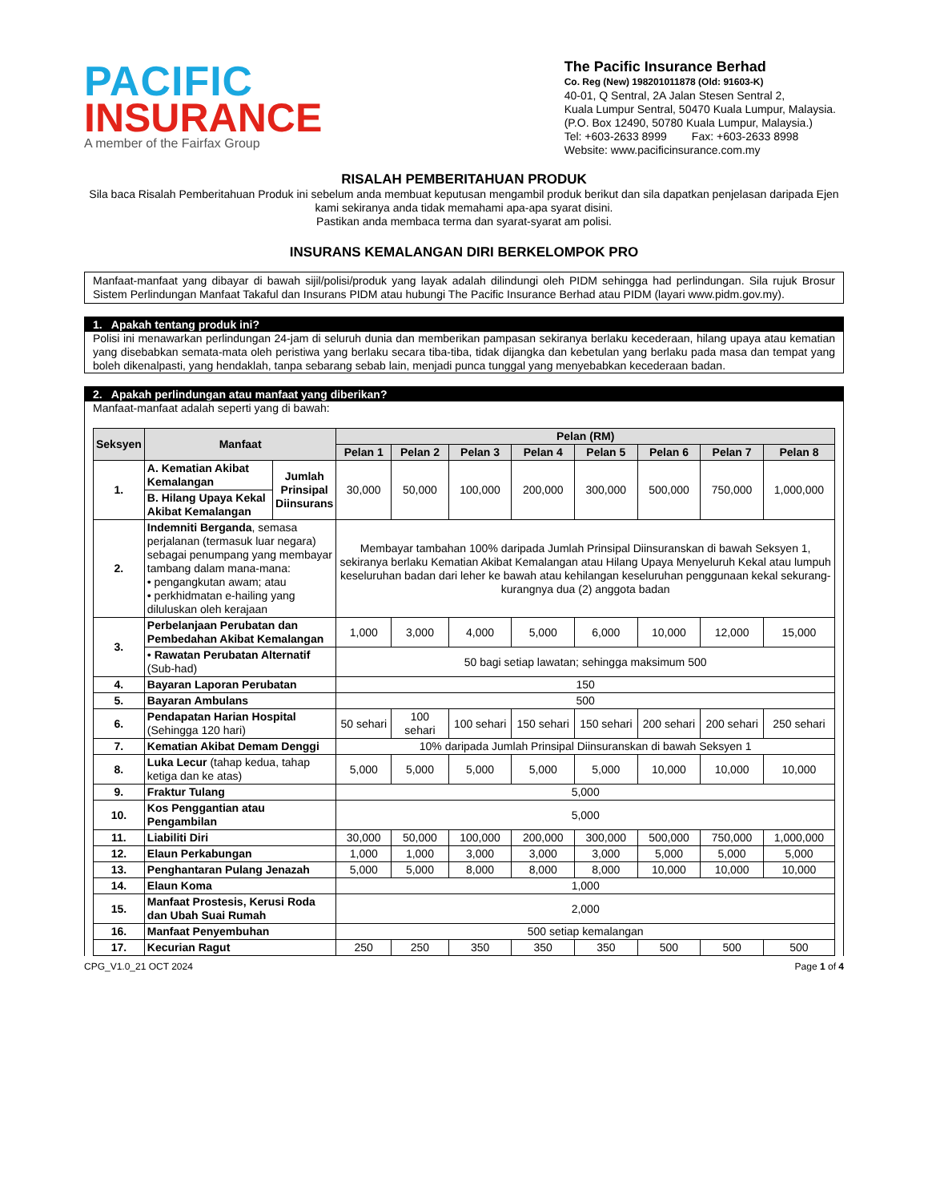PACIFIC
INSURANCE
A member of the Fairfax Group
The Pacific Insurance Berhad
Co. Reg (New) 198201011878 (Old: 91603-K)
40-01, Q Sentral, 2A Jalan Stesen Sentral 2,
Kuala Lumpur Sentral, 50470 Kuala Lumpur, Malaysia.
(P.O. Box 12490, 50780 Kuala Lumpur, Malaysia.)
Tel: +603-2633 8999 Fax: +603-2633 8998
Website: www.pacificinsurance.com.my
RISALAH PEMBERITAHUAN PRODUK
Sila baca Risalah Pemberitahuan Produk ini sebelum anda membuat keputusan mengambil produk berikut dan sila dapatkan penjelasan daripada Ejen kami sekiranya anda tidak memahami apa-apa syarat disini.
Pastikan anda membaca terma dan syarat-syarat am polisi.
INSURANS KEMALANGAN DIRI BERKELOMPOK PRO
Manfaat-manfaat yang dibayar di bawah sijil/polisi/produk yang layak adalah dilindungi oleh PIDM sehingga had perlindungan. Sila rujuk Brosur Sistem Perlindungan Manfaat Takaful dan Insurans PIDM atau hubungi The Pacific Insurance Berhad atau PIDM (layari www.pidm.gov.my).
1. Apakah tentang produk ini?
Polisi ini menawarkan perlindungan 24-jam di seluruh dunia dan memberikan pampasan sekiranya berlaku kecederaan, hilang upaya atau kematian yang disebabkan semata-mata oleh peristiwa yang berlaku secara tiba-tiba, tidak dijangka dan kebetulan yang berlaku pada masa dan tempat yang boleh dikenalpasti, yang hendaklah, tanpa sebarang sebab lain, menjadi punca tunggal yang menyebabkan kecederaan badan.
2. Apakah perlindungan atau manfaat yang diberikan?
Manfaat-manfaat adalah seperti yang di bawah:
| Seksyen | Manfaat | | Pelan (RM) | | | | | | | |
| --- | --- | --- | --- | --- | --- | --- | --- | --- | --- | --- |
| | | | Pelan 1 | Pelan 2 | Pelan 3 | Pelan 4 | Pelan 5 | Pelan 6 | Pelan 7 | Pelan 8 |
| 1. | A. Kematian Akibat Kemalangan | Jumlah Prinsipal Diinsurans | 30,000 | 50,000 | 100,000 | 200,000 | 300,000 | 500,000 | 750,000 | 1,000,000 |
| | B. Hilang Upaya Kekal Akibat Kemalangan | | | | | | | | | |
| 2. | Indemniti Berganda , semasa perjalanan (termasuk luar negara) sebagai penumpang yang membayar tambang dalam mana-mana: • pengangkutan awam; atau • perkhidmatan e-hailing yang diluluskan oleh kerajaan | | Membayar tambahan 100% daripada Jumlah Prinsipal Diinsuranskan di bawah Seksyen 1, sekiranya berlaku Kematian Akibat Kemalangan atau Hilang Upaya Menyeluruh Kekal atau lumpuh keseluruhan badan dari leher ke bawah atau kehilangan keseluruhan penggunaan kekal sekurang-kurangnya dua (2) anggota badan | | | | | | | |
| 3. | Perbelanjaan Perubatan dan Pembedahan Akibat Kemalangan | | 1,000 | 3,000 | 4,000 | 5,000 | 6,000 | 10,000 | 12,000 | 15,000 |
| | • Rawatan Perubatan Alternatif (Sub-had) | | 50 bagi setiap lawatan; sehingga maksimum 500 | | | | | | | |
| 4. | Bayaran Laporan Perubatan | | 150 | | | | | | | |
| 5. | Bayaran Ambulans | | 500 | | | | | | | |
| 6. | Pendapatan Harian Hospital (Sehingga 120 hari) | | 50 sehari | 100 sehari | 100 sehari | 150 sehari | 150 sehari | 200 sehari | 200 sehari | 250 sehari |
| 7. | Kematian Akibat Demam Denggi | | 10% daripada Jumlah Prinsipal Diinsuranskan di bawah Seksyen 1 | | | | | | | |
| 8. | Luka Lecur (tahap kedua, tahap ketiga dan ke atas) | | 5,000 | 5,000 | 5,000 | 5,000 | 5,000 | 10,000 | 10,000 | 10,000 |
| 9. | Fraktur Tulang | | 5,000 | | | | | | | |
| 10. | Kos Penggantian atau Pengambilan | | 5,000 | | | | | | | |
| 11. | Liabiliti Diri | | 30,000 | 50,000 | 100,000 | 200,000 | 300,000 | 500,000 | 750,000 | 1,000,000 |
| 12. | Elaun Perkabungan | | 1,000 | 1,000 | 3,000 | 3,000 | 3,000 | 5,000 | 5,000 | 5,000 |
| 13. | Penghantaran Pulang Jenazah | | 5,000 | 5,000 | 8,000 | 8,000 | 8,000 | 10,000 | 10,000 | 10,000 |
| 14. | Elaun Koma | | 1,000 | | | | | | | |
| 15. | Manfaat Prostesis, Kerusi Roda dan Ubah Suai Rumah | | 2,000 | | | | | | | |
| 16. | Manfaat Penyembuhan | | 500 setiap kemalangan | | | | | | | |
| 17. | Kecurian Ragut | | 250 | 250 | 350 | 350 | 350 | 500 | 500 | 500 |
CPG_V1.0_21 OCT 2024 Page 1 of 4